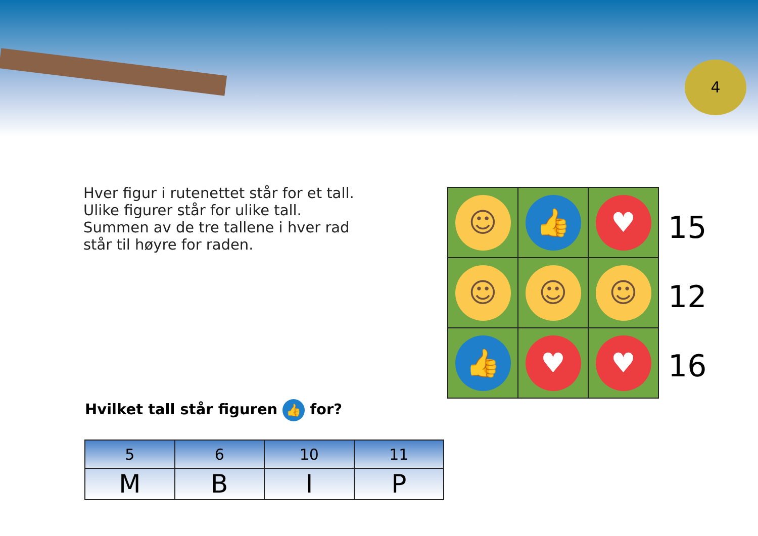4
Hver figur i rutenettet står for et tall.
Ulike figurer står for ulike tall.
Summen av de tre tallene i hver rad
står til høyre for raden.
| ☺ | 👍 | ♥ |
| ☺ | ☺ | ☺ |
| 👍 | ♥ | ♥ |
15
12
16
Hvilket tall står figuren 👍 for?
| 5 | 6 | 10 | 11 |
| M | B | I | P |